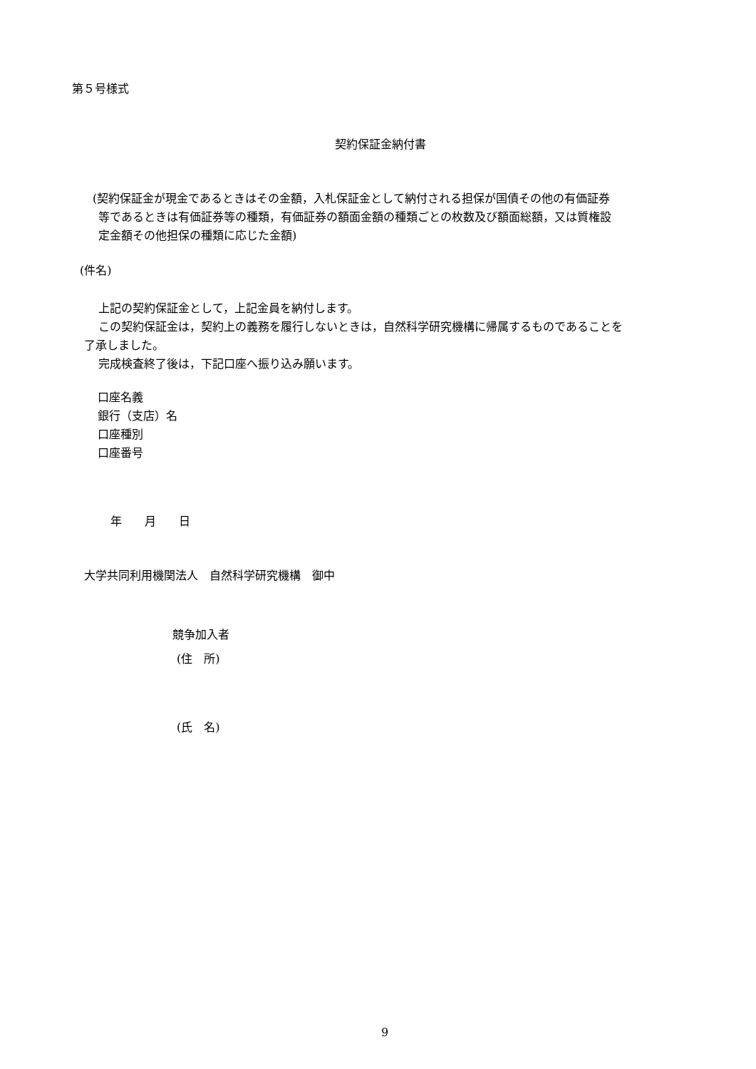第５号様式
契約保証金納付書
(契約保証金が現金であるときはその金額，入札保証金として納付される担保が国債その他の有価証券
等であるときは有価証券等の種類，有価証券の額面金額の種類ごとの枚数及び額面総額，又は質権設
定金額その他担保の種類に応じた金額)
(件名)
上記の契約保証金として，上記金員を納付します。
この契約保証金は，契約上の義務を履行しないときは，自然科学研究機構に帰属するものであることを
了承しました。
完成検査終了後は，下記口座へ振り込み願います。
口座名義
銀行（支店）名
口座種別
口座番号
年　　月　　日
大学共同利用機関法人　自然科学研究機構　御中
競争加入者
(住　所)
(氏　名)
9